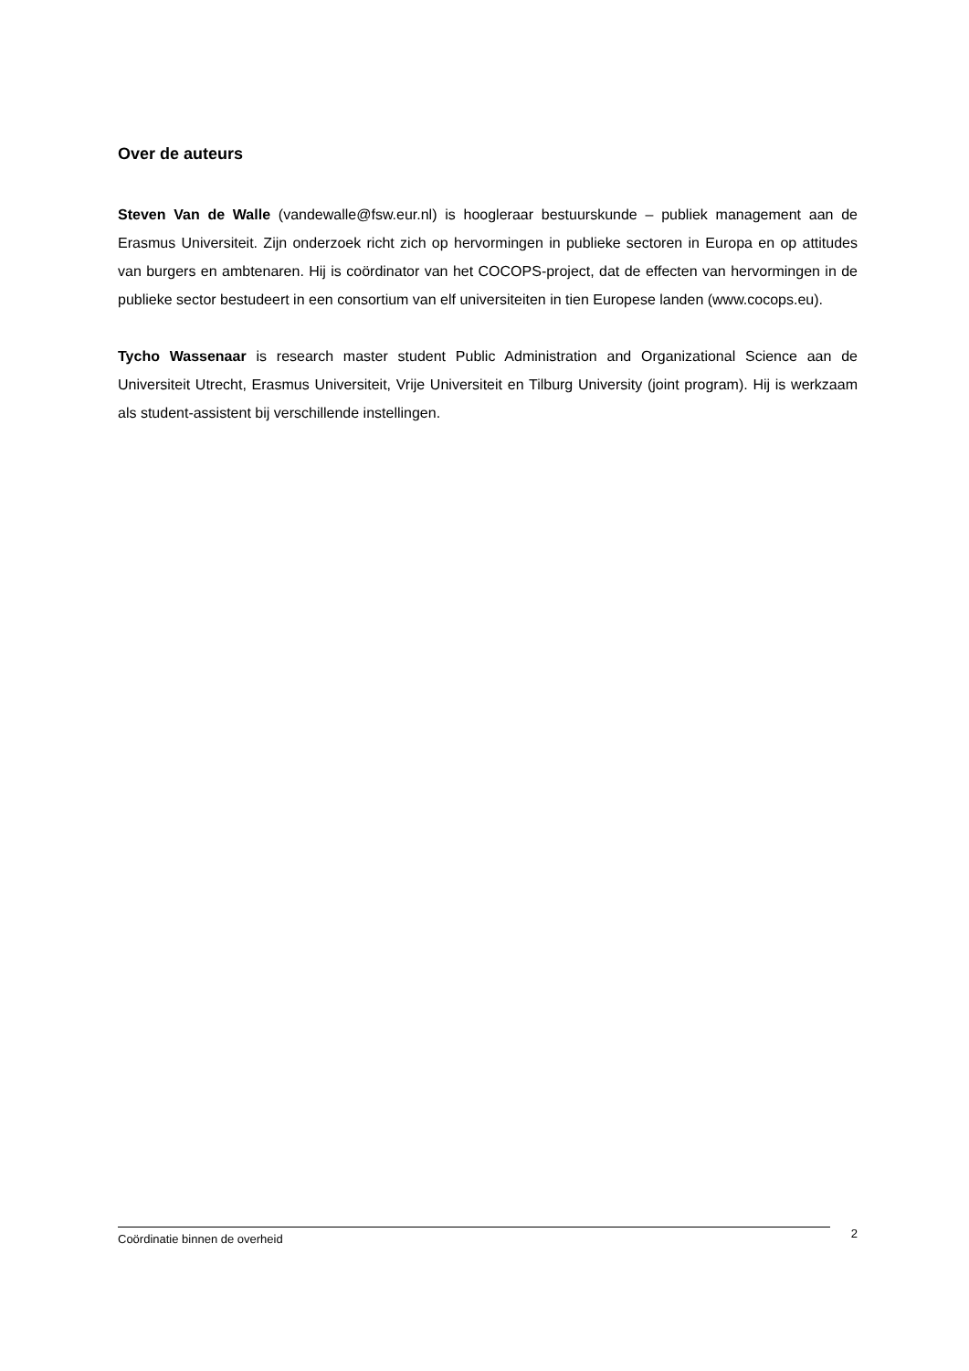Over de auteurs
Steven Van de Walle (vandewalle@fsw.eur.nl) is hoogleraar bestuurskunde – publiek management aan de Erasmus Universiteit. Zijn onderzoek richt zich op hervormingen in publieke sectoren in Europa en op attitudes van burgers en ambtenaren. Hij is coördinator van het COCOPS-project, dat de effecten van hervormingen in de publieke sector bestudeert in een consortium van elf universiteiten in tien Europese landen (www.cocops.eu).
Tycho Wassenaar is research master student Public Administration and Organizational Science aan de Universiteit Utrecht, Erasmus Universiteit, Vrije Universiteit en Tilburg University (joint program). Hij is werkzaam als student-assistent bij verschillende instellingen.
Coördinatie binnen de overheid
2